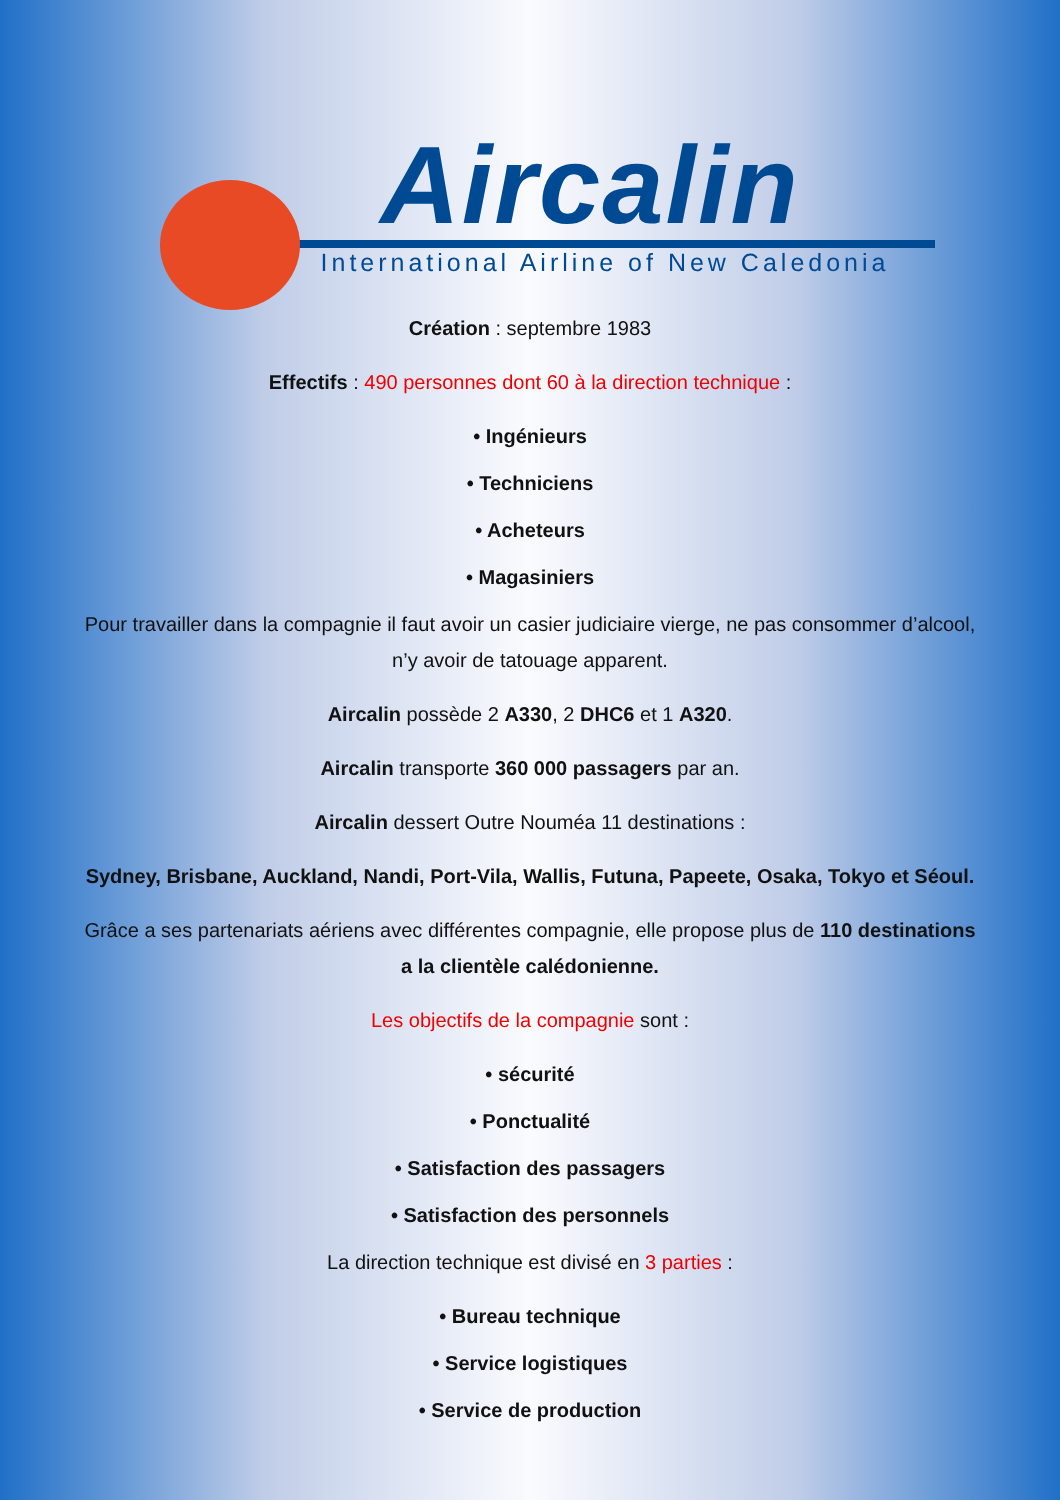Aircalin
International Airline of New Caledonia
Création : septembre 1983
Effectifs : 490 personnes dont 60 à la direction technique :
• Ingénieurs
• Techniciens
• Acheteurs
• Magasiniers
Pour travailler dans la compagnie il faut avoir un casier judiciaire vierge, ne pas consommer d’alcool, n’y avoir de tatouage apparent.
Aircalin possède 2 A330, 2 DHC6 et 1 A320.
Aircalin transporte 360 000 passagers par an.
Aircalin dessert Outre Nouméa 11 destinations :
Sydney, Brisbane, Auckland, Nandi, Port-Vila, Wallis, Futuna, Papeete, Osaka, Tokyo et Séoul.
Grâce a ses partenariats aériens avec différentes compagnie, elle propose plus de 110 destinations a la clientèle calédonienne.
Les objectifs de la compagnie sont :
• sécurité
• Ponctualité
• Satisfaction des passagers
• Satisfaction des personnels
La direction technique est divisé en 3 parties :
• Bureau technique
• Service logistiques
• Service de production